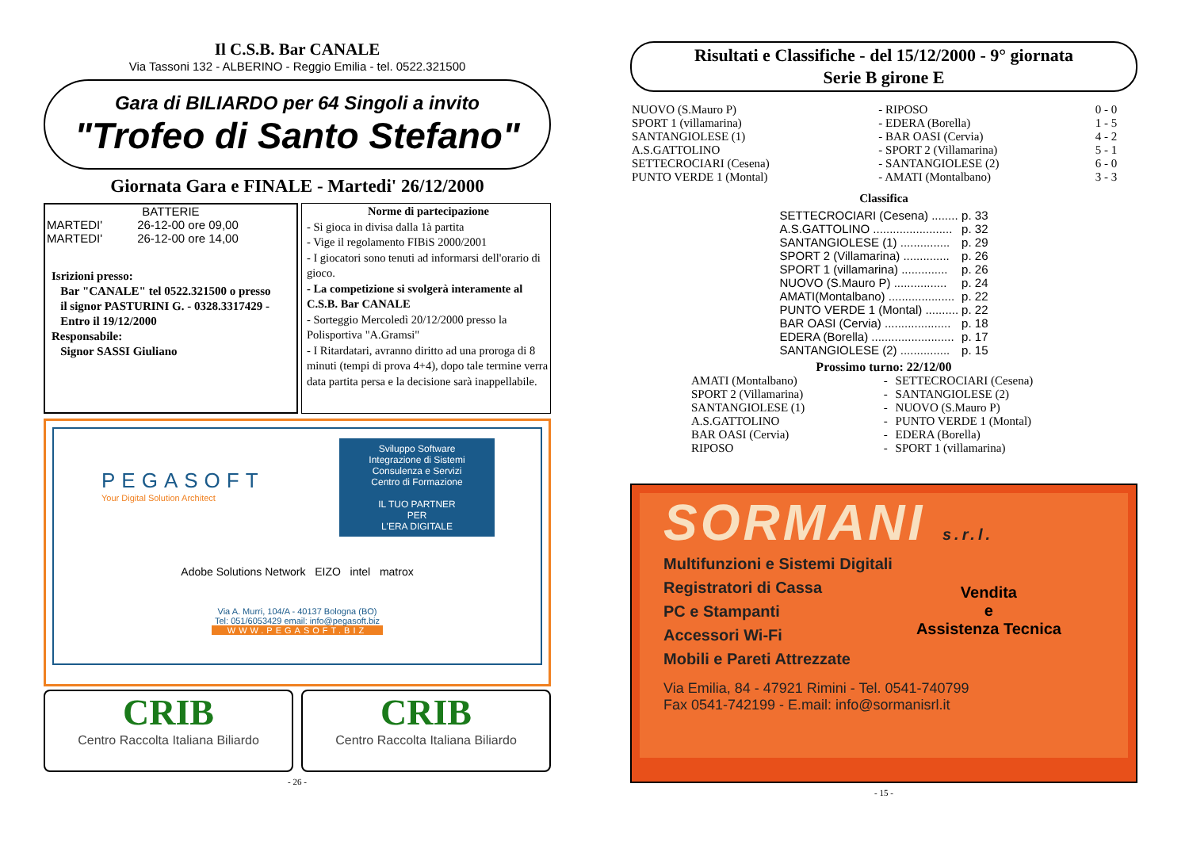Il C.S.B. Bar CANALE
Via Tassoni 132 - ALBERINO - Reggio Emilia - tel. 0522.321500
Gara di BILIARDO per 64 Singoli a invito
"Trofeo di Santo Stefano"
Giornata Gara e FINALE - Martedi' 26/12/2000
BATTERIE
| MARTEDI' | 26-12-00 ore 09,00 |
| MARTEDI' | 26-12-00 ore 14,00 |
Isrizioni presso:
Bar "CANALE" tel 0522.321500 o presso
il signor PASTURINI G. - 0328.3317429 -
Entro il 19/12/2000
Responsabile:
Signor SASSI Giuliano
Norme di partecipazione
- Si gioca in divisa dalla 1à partita
- Vige il regolamento FIBiS 2000/2001
- I giocatori sono tenuti ad informarsi dell'orario di gioco.
- La competizione si svolgerà interamente al C.S.B. Bar CANALE
- Sorteggio Mercoledì 20/12/2000 presso la Polisportiva "A.Gramsi"
- I Ritardatari, avranno diritto ad una proroga di 8 minuti (tempi di prova 4+4), dopo tale termine verra data partita persa e la decisione sarà inappellabile.
PEGASOFT
Your Digital Solution Architect
Sviluppo Software
Integrazione di Sistemi
Consulenza e Servizi
Centro di Formazione
IL TUO PARTNER
PER
L'ERA DIGITALE
Adobe Solutions Network EIZO intel matrox
Via A. Murri, 104/A - 40137 Bologna (BO)
Tel: 051/6053429 email: info@pegasoft.biz
WWW.PEGASOFT.BIZ
CRIB
Centro Raccolta Italiana Biliardo
CRIB
Centro Raccolta Italiana Biliardo
- 26 -
Risultati e Classifiche - del 15/12/2000 - 9° giornata
Serie B girone E
| NUOVO (S.Mauro P) | - RIPOSO | 0 - 0 |
| SPORT 1 (villamarina) | - EDERA (Borella) | 1 - 5 |
| SANTANGIOLESE (1) | - BAR OASI (Cervia) | 4 - 2 |
| A.S.GATTOLINO | - SPORT 2 (Villamarina) | 5 - 1 |
| SETTECROCIARI (Cesena) | - SANTANGIOLESE (2) | 6 - 0 |
| PUNTO VERDE 1 (Montal) | - AMATI (Montalbano) | 3 - 3 |
Classifica
| SETTECROCIARI (Cesena) ........ | p. 33 |
| A.S.GATTOLINO ........................ | p. 32 |
| SANTANGIOLESE (1) ............... | p. 29 |
| SPORT 2 (Villamarina) .............. | p. 26 |
| SPORT 1 (villamarina) .............. | p. 26 |
| NUOVO (S.Mauro P) ................ | p. 24 |
| AMATI(Montalbano) .................... | p. 22 |
| PUNTO VERDE 1 (Montal) .......... | p. 22 |
| BAR OASI (Cervia) .................... | p. 18 |
| EDERA (Borella) ......................... | p. 17 |
| SANTANGIOLESE (2) ............... | p. 15 |
Prossimo turno: 22/12/00
| AMATI (Montalbano) | - | SETTECROCIARI (Cesena) |
| SPORT 2 (Villamarina) | - | SANTANGIOLESE (2) |
| SANTANGIOLESE (1) | - | NUOVO (S.Mauro P) |
| A.S.GATTOLINO | - | PUNTO VERDE 1 (Montal) |
| BAR OASI (Cervia) | - | EDERA (Borella) |
| RIPOSO | - | SPORT 1 (villamarina) |
SORMANI s.r.l.
Multifunzioni e Sistemi Digitali
Registratori di Cassa
PC e Stampanti
Accessori Wi-Fi
Mobili e Pareti Attrezzate
Vendita
e
Assistenza Tecnica
Via Emilia, 84 - 47921 Rimini - Tel. 0541-740799
Fax 0541-742199 - E.mail: info@sormanisrl.it
- 15 -